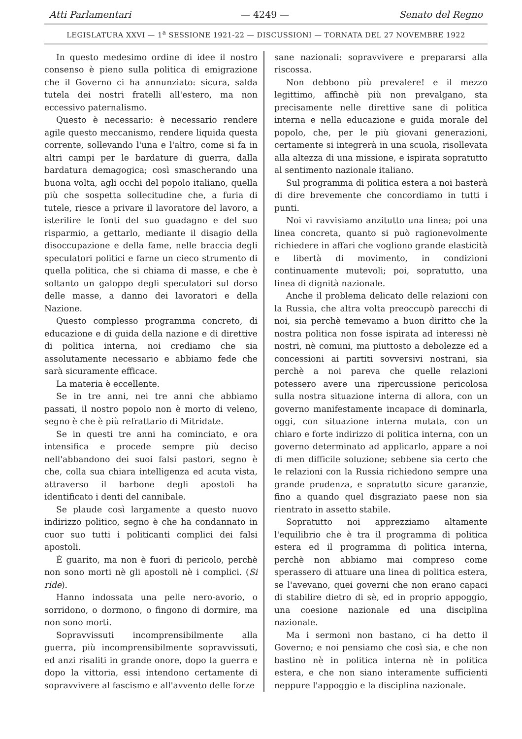Atti Parlamentari — 4249 — Senato del Regno
LEGISLATURA XXVI — 1<sup>a</sup> SESSIONE 1921-22 — DISCUSSIONI — TORNATA DEL 27 NOVEMBRE 1922
In questo medesimo ordine di idee il nostro consenso è pieno sulla politica di emigrazione che il Governo ci ha annunziato: sicura, salda tutela dei nostri fratelli all'estero, ma non eccessivo paternalismo.
Questo è necessario: è necessario rendere agile questo meccanismo, rendere liquida questa corrente, sollevando l'una e l'altro, come si fa in altri campi per le bardature di guerra, dalla bardatura demagogica; così smascherando una buona volta, agli occhi del popolo italiano, quella più che sospetta sollecitudine che, a furia di tutele, riesce a privare il lavoratore del lavoro, a isterilire le fonti del suo guadagno e del suo risparmio, a gettarlo, mediante il disagio della disoccupazione e della fame, nelle braccia degli speculatori politici e farne un cieco strumento di quella politica, che si chiama di masse, e che è soltanto un galoppo degli speculatori sul dorso delle masse, a danno dei lavoratori e della Nazione.
Questo complesso programma concreto, di educazione e di guida della nazione e di direttive di politica interna, noi crediamo che sia assolutamente necessario e abbiamo fede che sarà sicuramente efficace.
La materia è eccellente.
Se in tre anni, nei tre anni che abbiamo passati, il nostro popolo non è morto di veleno, segno è che è più refrattario di Mitridate.
Se in questi tre anni ha cominciato, e ora intensifica e procede sempre più deciso nell'abbandono dei suoi falsi pastori, segno è che, colla sua chiara intelligenza ed acuta vista, attraverso il barbone degli apostoli ha identificato i denti del cannibale.
Se plaude così largamente a questo nuovo indirizzo politico, segno è che ha condannato in cuor suo tutti i politicanti complici dei falsi apostoli.
È guarito, ma non è fuori di pericolo, perchè non sono morti nè gli apostoli nè i complici. (Si ride).
Hanno indossata una pelle nero-avorio, o sorridono, o dormono, o fingono di dormire, ma non sono morti.
Sopravvissuti incomprensibilmente alla guerra, più incomprensibilmente sopravvissuti, ed anzi risaliti in grande onore, dopo la guerra e dopo la vittoria, essi intendono certamente di sopravvivere al fascismo e all'avvento delle forze
sane nazionali: sopravvivere e prepararsi alla riscossa.
Non debbono più prevalere! e il mezzo legittimo, affinchè più non prevalgano, sta precisamente nelle direttive sane di politica interna e nella educazione e guida morale del popolo, che, per le più giovani generazioni, certamente si integrerà in una scuola, risollevata alla altezza di una missione, e ispirata sopratutto al sentimento nazionale italiano.
Sul programma di politica estera a noi basterà di dire brevemente che concordiamo in tutti i punti.
Noi vi ravvisiamo anzitutto una linea; poi una linea concreta, quanto si può ragionevolmente richiedere in affari che vogliono grande elasticità e libertà di movimento, in condizioni continuamente mutevoli; poi, sopratutto, una linea di dignità nazionale.
Anche il problema delicato delle relazioni con la Russia, che altra volta preoccupò parecchi di noi, sia perchè temevamo a buon diritto che la nostra politica non fosse ispirata ad interessi nè nostri, nè comuni, ma piuttosto a debolezze ed a concessioni ai partiti sovversivi nostrani, sia perchè a noi pareva che quelle relazioni potessero avere una ripercussione pericolosa sulla nostra situazione interna di allora, con un governo manifestamente incapace di dominarla, oggi, con situazione interna mutata, con un chiaro e forte indirizzo di politica interna, con un governo determinato ad applicarlo, appare a noi di men difficile soluzione; sebbene sia certo che le relazioni con la Russia richiedono sempre una grande prudenza, e sopratutto sicure garanzie, fino a quando quel disgraziato paese non sia rientrato in assetto stabile.
Sopratutto noi apprezziamo altamente l'equilibrio che è tra il programma di politica estera ed il programma di politica interna, perchè non abbiamo mai compreso come sperassero di attuare una linea di politica estera, se l'avevano, quei governi che non erano capaci di stabilire dietro di sè, ed in proprio appoggio, una coesione nazionale ed una disciplina nazionale.
Ma i sermoni non bastano, ci ha detto il Governo; e noi pensiamo che così sia, e che non bastino nè in politica interna nè in politica estera, e che non siano interamente sufficienti neppure l'appoggio e la disciplina nazionale.